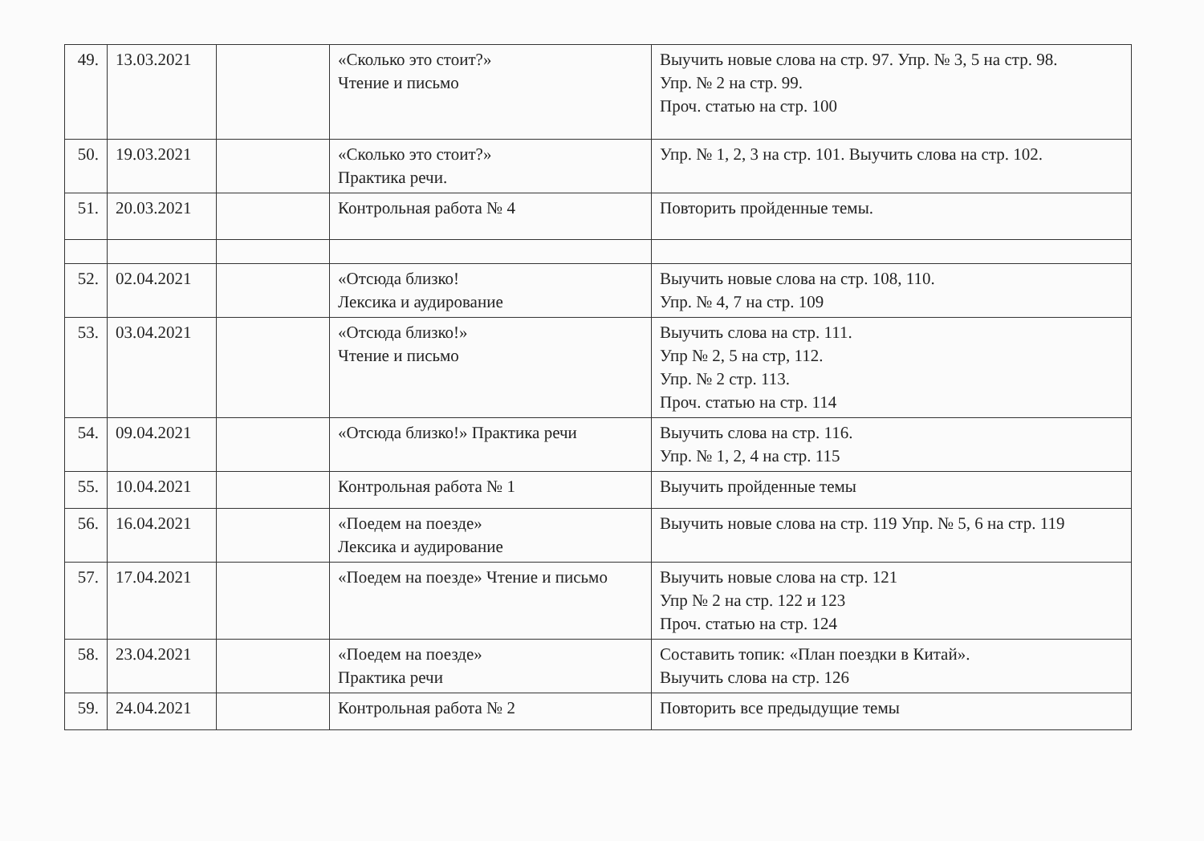| 49. | 13.03.2021 | | «Сколько это стоит?» Чтение и письмо | Выучить новые слова на стр. 97. Упр. № 3, 5 на стр. 98. Упр. № 2 на стр. 99. Проч. статью на стр. 100 |
| 50. | 19.03.2021 | | «Сколько это стоит?» Практика речи. | Упр. № 1, 2, 3 на стр. 101. Выучить слова на стр. 102. |
| 51. | 20.03.2021 | | Контрольная работа № 4 | Повторить пройденные темы. |
| 52. | 02.04.2021 | | «Отсюда близко! Лексика и аудирование | Выучить новые слова на стр. 108, 110. Упр. № 4, 7 на стр. 109 |
| 53. | 03.04.2021 | | «Отсюда близко!» Чтение и письмо | Выучить слова на стр. 111. Упр № 2, 5 на стр, 112. Упр. № 2 стр. 113. Проч. статью на стр. 114 |
| 54. | 09.04.2021 | | «Отсюда близко!» Практика речи | Выучить слова на стр. 116. Упр. № 1, 2, 4 на стр. 115 |
| 55. | 10.04.2021 | | Контрольная работа № 1 | Выучить пройденные темы |
| 56. | 16.04.2021 | | «Поедем на поезде» Лексика и аудирование | Выучить новые слова на стр. 119 Упр. № 5, 6 на стр. 119 |
| 57. | 17.04.2021 | | «Поедем на поезде» Чтение и письмо | Выучить новые слова на стр. 121 Упр № 2 на стр. 122 и 123 Проч. статью на стр. 124 |
| 58. | 23.04.2021 | | «Поедем на поезде» Практика речи | Составить топик: «План поездки в Китай». Выучить слова на стр. 126 |
| 59. | 24.04.2021 | | Контрольная работа № 2 | Повторить все предыдущие темы |